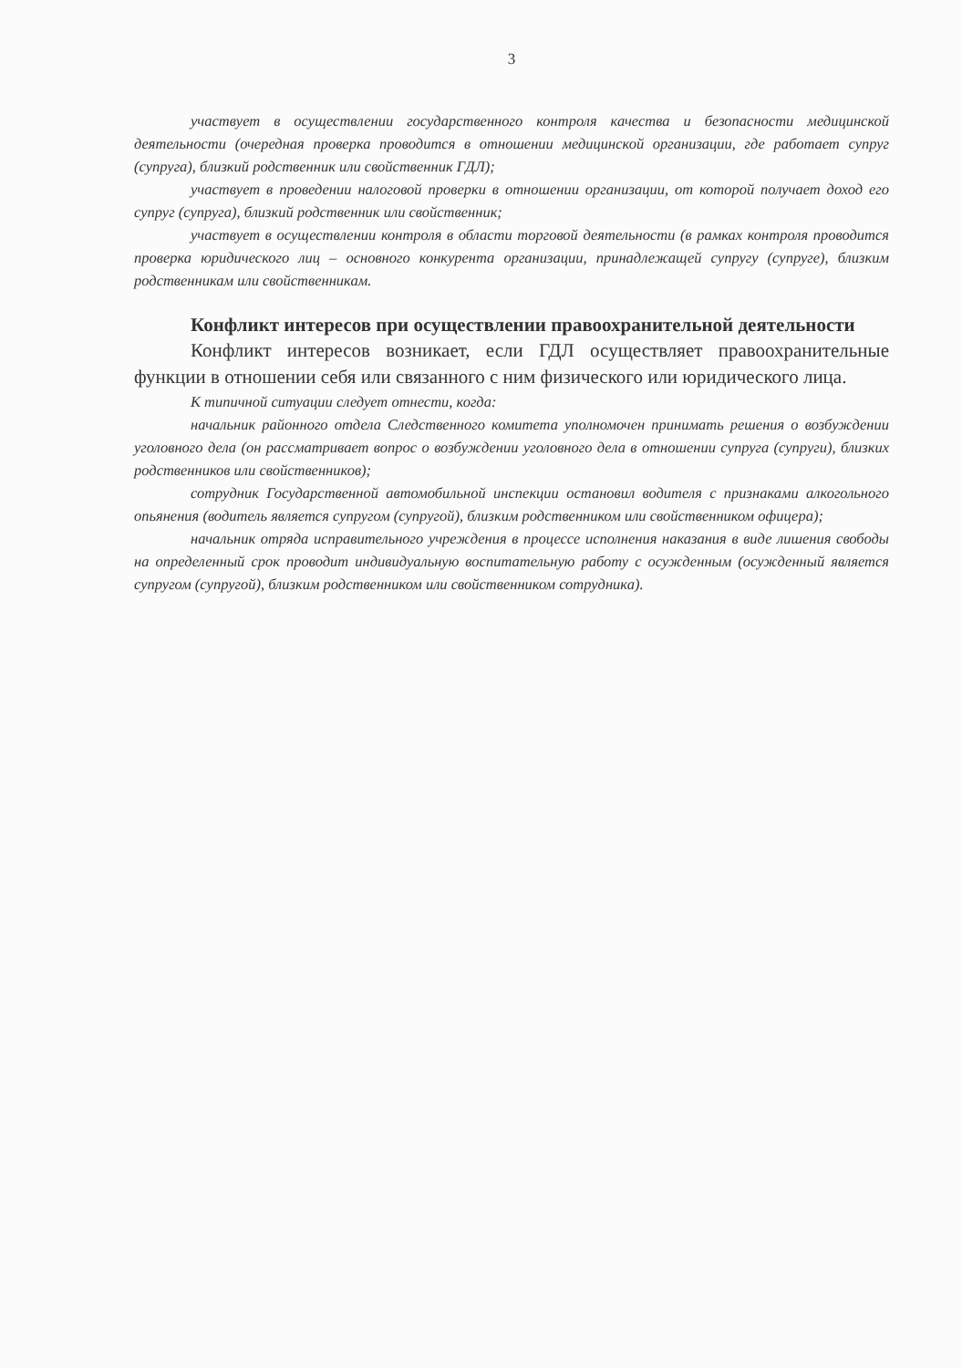3
участвует в осуществлении государственного контроля качества и безопасности медицинской деятельности (очередная проверка проводится в отношении медицинской организации, где работает супруг (супруга), близкий родственник или свойственник ГДЛ);
участвует в проведении налоговой проверки в отношении организации, от которой получает доход его супруг (супруга), близкий родственник или свойственник;
участвует в осуществлении контроля в области торговой деятельности (в рамках контроля проводится проверка юридического лиц – основного конкурента организации, принадлежащей супругу (супруге), близким родственникам или свойственникам.
Конфликт интересов при осуществлении правоохранительной деятельности
Конфликт интересов возникает, если ГДЛ осуществляет правоохранительные функции в отношении себя или связанного с ним физического или юридического лица.
К типичной ситуации следует отнести, когда:
начальник районного отдела Следственного комитета уполномочен принимать решения о возбуждении уголовного дела (он рассматривает вопрос о возбуждении уголовного дела в отношении супруга (супруги), близких родственников или свойственников);
сотрудник Государственной автомобильной инспекции остановил водителя с признаками алкогольного опьянения (водитель является супругом (супругой), близким родственником или свойственником офицера);
начальник отряда исправительного учреждения в процессе исполнения наказания в виде лишения свободы на определенный срок проводит индивидуальную воспитательную работу с осужденным (осужденный является супругом (супругой), близким родственником или свойственником сотрудника).